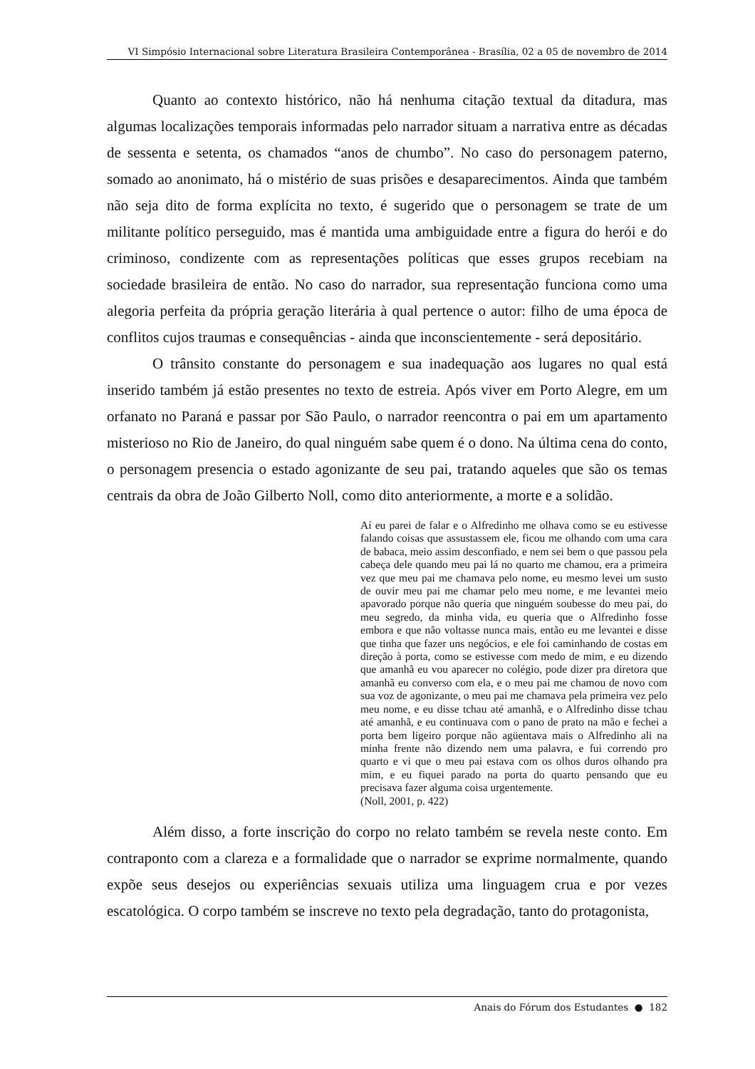VI Simpósio Internacional sobre Literatura Brasileira Contemporânea - Brasília, 02 a 05 de novembro de 2014
Quanto ao contexto histórico, não há nenhuma citação textual da ditadura, mas algumas localizações temporais informadas pelo narrador situam a narrativa entre as décadas de sessenta e setenta, os chamados “anos de chumbo”. No caso do personagem paterno, somado ao anonimato, há o mistério de suas prisões e desaparecimentos. Ainda que também não seja dito de forma explícita no texto, é sugerido que o personagem se trate de um militante político perseguido, mas é mantida uma ambiguidade entre a figura do herói e do criminoso, condizente com as representações políticas que esses grupos recebiam na sociedade brasileira de então. No caso do narrador, sua representação funciona como uma alegoria perfeita da própria geração literária à qual pertence o autor: filho de uma época de conflitos cujos traumas e consequências - ainda que inconscientemente - será depositário.
O trânsito constante do personagem e sua inadequação aos lugares no qual está inserido também já estão presentes no texto de estreia. Após viver em Porto Alegre, em um orfanato no Paraná e passar por São Paulo, o narrador reencontra o pai em um apartamento misterioso no Rio de Janeiro, do qual ninguém sabe quem é o dono. Na última cena do conto, o personagem presencia o estado agonizante de seu pai, tratando aqueles que são os temas centrais da obra de João Gilberto Noll, como dito anteriormente, a morte e a solidão.
Aí eu parei de falar e o Alfredinho me olhava como se eu estivesse falando coisas que assustassem ele, ficou me olhando com uma cara de babaca, meio assim desconfiado, e nem sei bem o que passou pela cabeça dele quando meu pai lá no quarto me chamou, era a primeira vez que meu pai me chamava pelo nome, eu mesmo levei um susto de ouvir meu pai me chamar pelo meu nome, e me levantei meio apavorado porque não queria que ninguém soubesse do meu pai, do meu segredo, da minha vida, eu queria que o Alfredinho fosse embora e que não voltasse nunca mais, então eu me levantei e disse que tinha que fazer uns negócios, e ele foi caminhando de costas em direção à porta, como se estivesse com medo de mim, e eu dizendo que amanhã eu vou aparecer no colégio, pode dizer pra diretora que amanhã eu converso com ela, e o meu pai me chamou de novo com sua voz de agonizante, o meu pai me chamava pela primeira vez pelo meu nome, e eu disse tchau até amanhã, e o Alfredinho disse tchau até amanhã, e eu continuava com o pano de prato na mão e fechei a porta bem ligeiro porque não agüentava mais o Alfredinho ali na minha frente não dizendo nem uma palavra, e fui correndo pro quarto e vi que o meu pai estava com os olhos duros olhando pra mim, e eu fiquei parado na porta do quarto pensando que eu precisava fazer alguma coisa urgentemente.
(Noll, 2001, p. 422)
Além disso, a forte inscrição do corpo no relato também se revela neste conto. Em contraponto com a clareza e a formalidade que o narrador se exprime normalmente, quando expõe seus desejos ou experiências sexuais utiliza uma linguagem crua e por vezes escatológica. O corpo também se inscreve no texto pela degradação, tanto do protagonista,
Anais do Fórum dos Estudantes ● 182